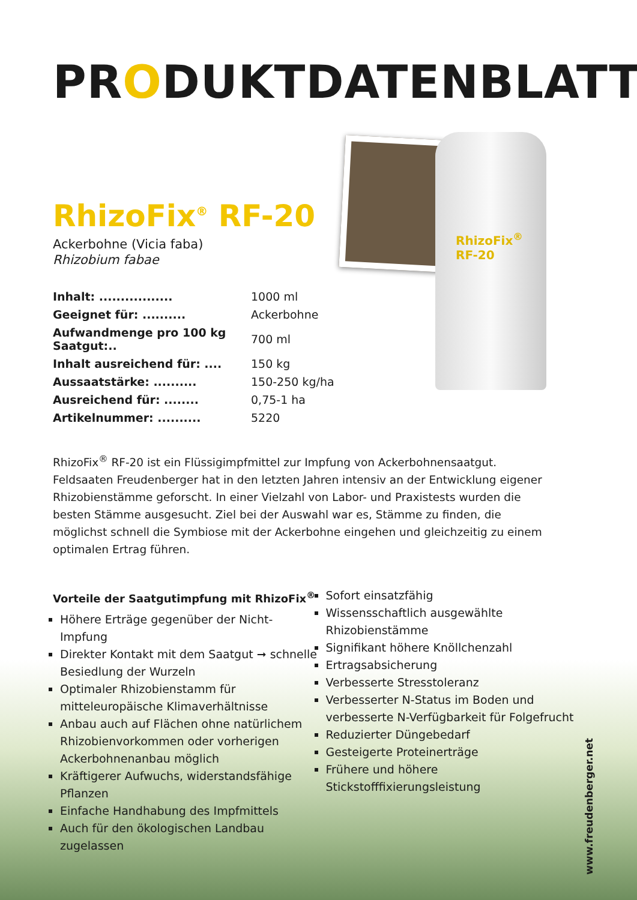RhizoFix<sup>®</sup>
RF-20
PRODUKTDATENBLATT
RhizoFix<sup>®</sup> RF-20
Ackerbohne (Vicia faba)
Rhizobium fabae
| Inhalt: ................. | 1000 ml |
| Geeignet für: .......... | Ackerbohne |
| Aufwandmenge pro 100 kg Saatgut:.. | 700 ml |
| Inhalt ausreichend für: .... | 150 kg |
| Aussaatstärke: .......... | 150-250 kg/ha |
| Ausreichend für: ........ | 0,75-1 ha |
| Artikelnummer: .......... | 5220 |
RhizoFix<sup>®</sup> RF-20 ist ein Flüssigimpfmittel zur Impfung von Ackerbohnensaatgut. Feldsaaten Freudenberger hat in den letzten Jahren intensiv an der Entwicklung eigener Rhizobienstämme geforscht. In einer Vielzahl von Labor- und Praxistests wurden die besten Stämme ausgesucht. Ziel bei der Auswahl war es, Stämme zu finden, die möglichst schnell die Symbiose mit der Ackerbohne eingehen und gleichzeitig zu einem optimalen Ertrag führen.
Vorteile der Saatgutimpfung mit RhizoFix<sup>®</sup>
Höhere Erträge gegenüber der Nicht-Impfung
Direkter Kontakt mit dem Saatgut ➞ schnelle Besiedlung der Wurzeln
Optimaler Rhizobienstamm für mitteleuropäische Klimaverhältnisse
Anbau auch auf Flächen ohne natürlichem Rhizobienvorkommen oder vorherigen Ackerbohnenanbau möglich
Kräftigerer Aufwuchs, widerstandsfähige Pflanzen
Einfache Handhabung des Impfmittels
Auch für den ökologischen Landbau zugelassen
Sofort einsatzfähig
Wissensschaftlich ausgewählte Rhizobienstämme
Signifikant höhere Knöllchenzahl
Ertragsabsicherung
Verbesserte Stresstoleranz
Verbesserter N-Status im Boden und verbesserte N-Verfügbarkeit für Folgefrucht
Reduzierter Düngebedarf
Gesteigerte Proteinerträge
Frühere und höhere Stickstofffixierungsleistung
www.freudenberger.net